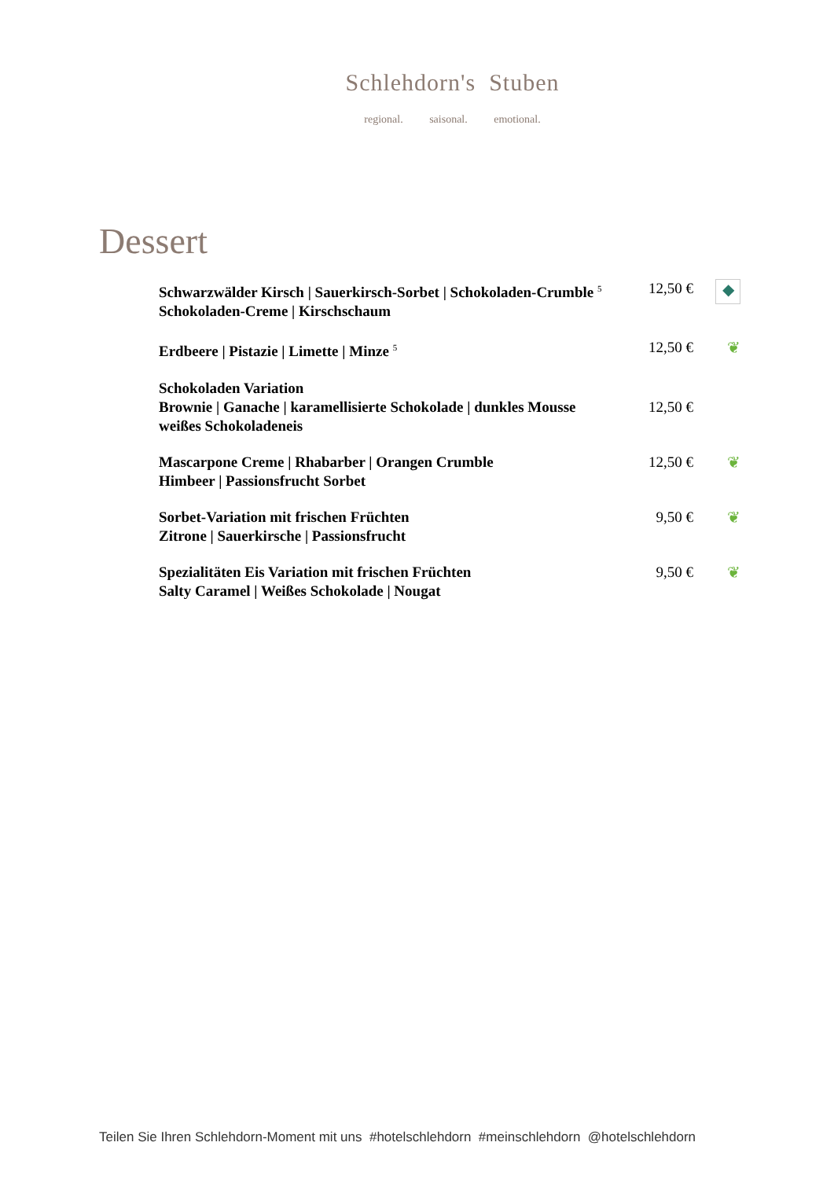Schlehdorn's Stuben
regional. saisonal. emotional.
Dessert
Schwarzwälder Kirsch | Sauerkirsch-Sorbet | Schokoladen-Crumble <sup>5</sup>
Schokoladen-Creme | Kirschschaum
12,50 €
◆
Erdbeere | Pistazie | Limette | Minze <sup>5</sup>
12,50 €
❦
Schokoladen Variation
Brownie | Ganache | karamellisierte Schokolade | dunkles Mousse
weißes Schokoladeneis
12,50 €
Mascarpone Creme | Rhabarber | Orangen Crumble
Himbeer | Passionsfrucht Sorbet
12,50 €
❦
Sorbet-Variation mit frischen Früchten
Zitrone | Sauerkirsche | Passionsfrucht
9,50 €
❦
Spezialitäten Eis Variation mit frischen Früchten
Salty Caramel | Weißes Schokolade | Nougat
9,50 €
❦
Teilen Sie Ihren Schlehdorn-Moment mit uns #hotelschlehdorn #meinschlehdorn @hotelschlehdorn